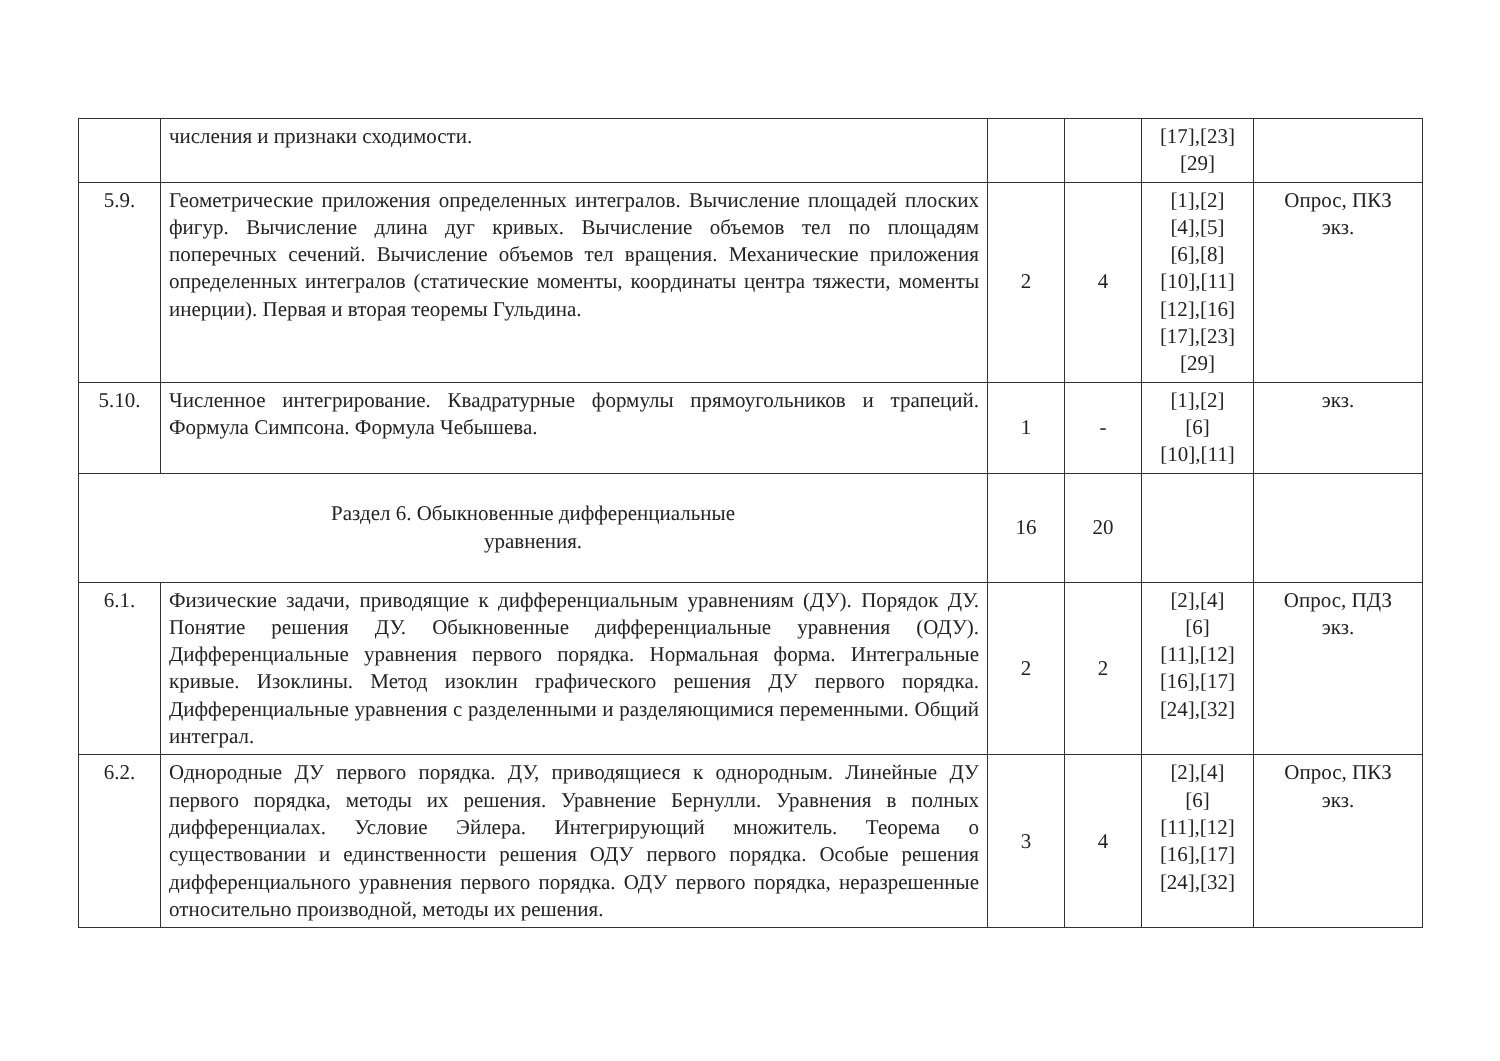| | числения и признаки сходимости. | | | [17],[23] [29] | |
| 5.9. | Геометрические приложения определенных интегралов. Вычисление площадей плоских фигур. Вычисление длина дуг кривых. Вычисление объемов тел по площадям поперечных сечений. Вычисление объемов тел вращения. Механические приложения определенных интегралов (статические моменты, координаты центра тяжести, моменты инерции). Первая и вторая теоремы Гульдина. | 2 | 4 | [1],[2] [4],[5] [6],[8] [10],[11] [12],[16] [17],[23] [29] | Опрос, ПКЗ экз. |
| 5.10. | Численное интегрирование. Квадратурные формулы прямоугольников и трапеций. Формула Симпсона. Формула Чебышева. | 1 | - | [1],[2] [6] [10],[11] | экз. |
| Раздел 6. Обыкновенные дифференциальные уравнения. | | 16 | 20 | | |
| 6.1. | Физические задачи, приводящие к дифференциальным уравнениям (ДУ). Порядок ДУ. Понятие решения ДУ. Обыкновенные дифференциальные уравнения (ОДУ). Дифференциальные уравнения первого порядка. Нормальная форма. Интегральные кривые. Изоклины. Метод изоклин графического решения ДУ первого порядка. Дифференциальные уравнения с разделенными и разделяющимися переменными. Общий интеграл. | 2 | 2 | [2],[4] [6] [11],[12] [16],[17] [24],[32] | Опрос, ПДЗ экз. |
| 6.2. | Однородные ДУ первого порядка. ДУ, приводящиеся к однородным. Линейные ДУ первого порядка, методы их решения. Уравнение Бернулли. Уравнения в полных дифференциалах. Условие Эйлера. Интегрирующий множитель. Теорема о существовании и единственности решения ОДУ первого порядка. Особые решения дифференциального уравнения первого порядка. ОДУ первого порядка, неразрешенные относительно производной, методы их решения. | 3 | 4 | [2],[4] [6] [11],[12] [16],[17] [24],[32] | Опрос, ПКЗ экз. |